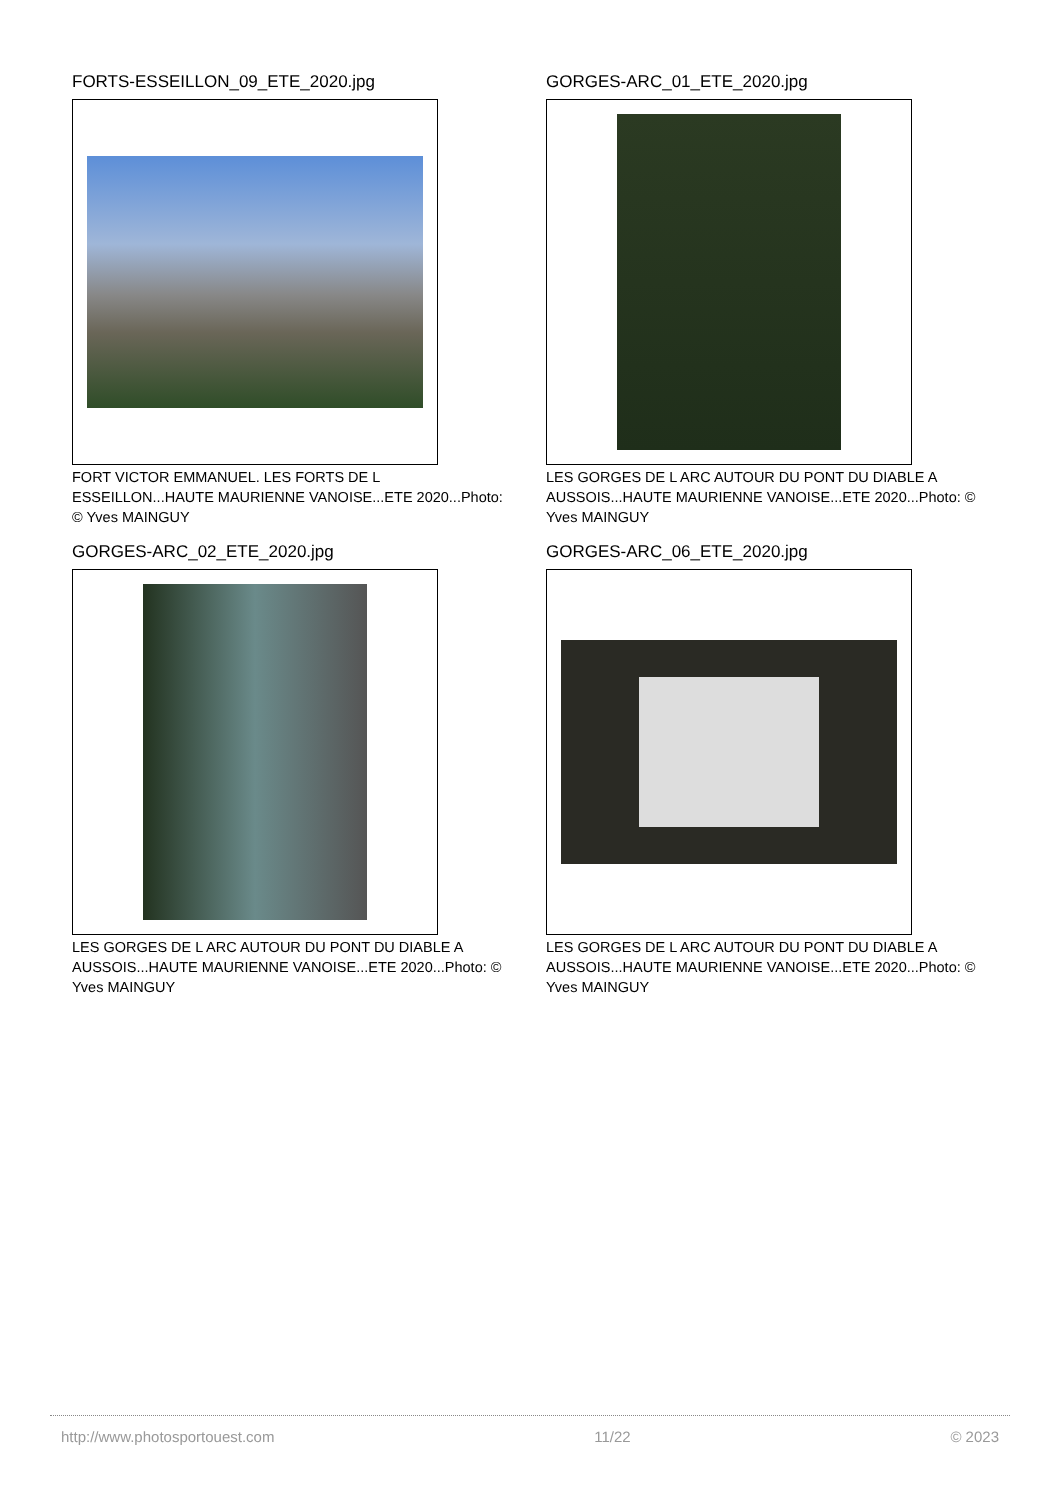FORTS-ESSEILLON_09_ETE_2020.jpg
FORT VICTOR EMMANUEL. LES FORTS DE L ESSEILLON...HAUTE MAURIENNE VANOISE...ETE 2020...Photo: © Yves MAINGUY
GORGES-ARC_01_ETE_2020.jpg
LES GORGES DE L ARC AUTOUR DU PONT DU DIABLE A AUSSOIS...HAUTE MAURIENNE VANOISE...ETE 2020...Photo: © Yves MAINGUY
GORGES-ARC_02_ETE_2020.jpg
LES GORGES DE L ARC AUTOUR DU PONT DU DIABLE A AUSSOIS...HAUTE MAURIENNE VANOISE...ETE 2020...Photo: © Yves MAINGUY
GORGES-ARC_06_ETE_2020.jpg
LES GORGES DE L ARC AUTOUR DU PONT DU DIABLE A AUSSOIS...HAUTE MAURIENNE VANOISE...ETE 2020...Photo: © Yves MAINGUY
http://www.photosportouest.com 11/22 © 2023